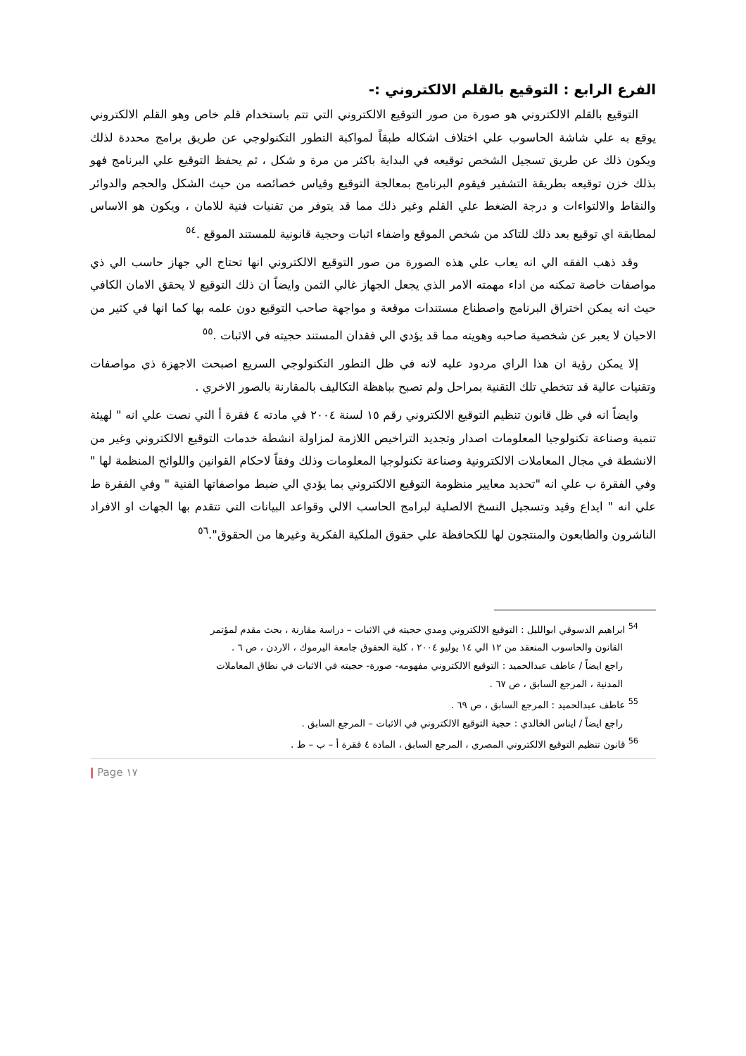الفرع الرابع : التوقيع بالقلم الالكتروني :-
التوقيع بالقلم الالكتروني هو صورة من صور التوقيع الالكتروني التي تتم باستخدام قلم خاص وهو القلم الالكتروني يوقع به علي شاشة الحاسوب علي اختلاف اشكاله طبقاً لمواكبة التطور التكنولوجي عن طريق برامج محددة لذلك ويكون ذلك عن طريق تسجيل الشخص توقيعه في البداية باكثر من مرة و شكل ، ثم يحفظ التوقيع علي البرنامج فهو بذلك خزن توقيعه بطريقة التشفير فيقوم البرنامج بمعالجة التوقيع وقياس خصائصه من حيث الشكل والحجم والدوائر والنقاط والالتواءات و درجة الضغط علي القلم وغير ذلك مما قد يتوفر من تقنيات فنية للامان ، ويكون هو الاساس لمطابقة اي توقيع بعد ذلك للتاكد من شخص الموقع واضفاء اثبات وحجية قانونية للمستند الموقع .<sup>٥٤</sup>
وقد ذهب الفقه الي انه يعاب علي هذه الصورة من صور التوقيع الالكتروني انها تحتاج الي جهاز حاسب الي ذي مواصفات خاصة تمكنه من اداء مهمته الامر الذي يجعل الجهاز غالي الثمن وايضاً ان ذلك التوقيع لا يحقق الامان الكافي حيث انه يمكن اختراق البرنامج واصطناع مستندات موقعة و مواجهة صاحب التوقيع دون علمه بها كما انها في كثير من الاحيان لا يعبر عن شخصية صاحبه وهويته مما قد يؤدي الي فقدان المستند حجيته في الاثبات .<sup>٥٥</sup>
إلا يمكن رؤية ان هذا الراي مردود عليه لانه في ظل التطور التكنولوجي السريع اصبحت الاجهزة ذي مواصفات وتقنيات عالية قد تتخطي تلك التقنية بمراحل ولم تصبح بباهظة التكاليف بالمقارنة بالصور الاخري .
وايضاً انه في ظل قانون تنظيم التوقيع الالكتروني رقم ١٥ لسنة ٢٠٠٤ في مادته ٤ فقرة أ التي نصت علي انه " لهيئة تنمية وصناعة تكنولوجيا المعلومات اصدار وتجديد التراخيص اللازمة لمزاولة انشطة خدمات التوقيع الالكتروني وغير من الانشطة في مجال المعاملات الالكترونية وصناعة تكنولوجيا المعلومات وذلك وفقاً لاحكام القوانين واللوائح المنظمة لها " وفي الفقرة ب علي انه "تحديد معايير منظومة التوقيع الالكتروني بما يؤدي الي ضبط مواصفاتها الفنية " وفي الفقرة ط علي انه " ايداع وقيد وتسجيل النسخ الالصلية لبرامج الحاسب الالي وقواعد البيانات التي تتقدم بها الجهات او الافراد الناشرون والطابعون والمنتجون لها للكحافظة علي حقوق الملكية الفكرية وغيرها من الحقوق".<sup>٥٦</sup>
<sup>54</sup> ابراهيم الدسوقي ابوالليل : التوقيع الالكتروني ومدي حجيته في الاثبات – دراسة مقارنة ، بحث مقدم لمؤتمر
القانون والحاسوب المنعقد من ١٢ الي ١٤ يوليو ٢٠٠٤ ، كلية الحقوق جامعة اليرموك ، الاردن ، ص ٦ .
راجع ايضاً / عاطف عبدالحميد : التوقيع الالكتروني مفهومه- صورة- حجيته في الاثبات في نطاق المعاملات
المدنية ، المرجع السابق ، ص ٦٧ .
<sup>55</sup> عاطف عبدالحميد : المرجع السابق ، ص ٦٩ .
راجع ايضاً / ايناس الخالدي : حجية التوقيع الالكتروني في الاثبات – المرجع السابق .
<sup>56</sup> قانون تنظيم التوقيع الالكتروني المصري ، المرجع السابق ، المادة ٤ فقرة أ – ب – ط .
| Page ١٧